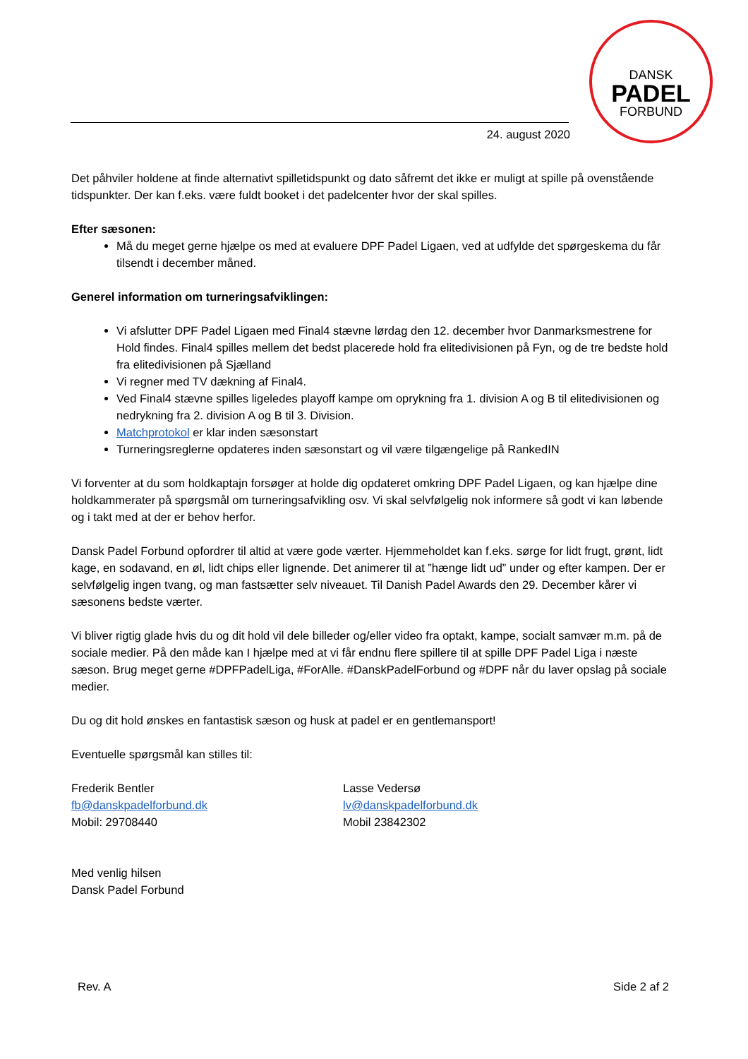DANSK
PADEL
FORBUND
24. august 2020
Det påhviler holdene at finde alternativt spilletidspunkt og dato såfremt det ikke er muligt at spille på ovenstående tidspunkter. Der kan f.eks. være fuldt booket i det padelcenter hvor der skal spilles.
Efter sæsonen:
Må du meget gerne hjælpe os med at evaluere DPF Padel Ligaen, ved at udfylde det spørgeskema du får tilsendt i december måned.
Generel information om turneringsafviklingen:
Vi afslutter DPF Padel Ligaen med Final4 stævne lørdag den 12. december hvor Danmarksmestrene for Hold findes. Final4 spilles mellem det bedst placerede hold fra elitedivisionen på Fyn, og de tre bedste hold fra elitedivisionen på Sjælland
Vi regner med TV dækning af Final4.
Ved Final4 stævne spilles ligeledes playoff kampe om oprykning fra 1. division A og B til elitedivisionen og nedrykning fra 2. division A og B til 3. Division.
Matchprotokol er klar inden sæsonstart
Turneringsreglerne opdateres inden sæsonstart og vil være tilgængelige på RankedIN
Vi forventer at du som holdkaptajn forsøger at holde dig opdateret omkring DPF Padel Ligaen, og kan hjælpe dine holdkammerater på spørgsmål om turneringsafvikling osv. Vi skal selvfølgelig nok informere så godt vi kan løbende og i takt med at der er behov herfor.
Dansk Padel Forbund opfordrer til altid at være gode værter. Hjemmeholdet kan f.eks. sørge for lidt frugt, grønt, lidt kage, en sodavand, en øl, lidt chips eller lignende. Det animerer til at ”hænge lidt ud” under og efter kampen. Der er selvfølgelig ingen tvang, og man fastsætter selv niveauet. Til Danish Padel Awards den 29. December kårer vi sæsonens bedste værter.
Vi bliver rigtig glade hvis du og dit hold vil dele billeder og/eller video fra optakt, kampe, socialt samvær m.m. på de sociale medier. På den måde kan I hjælpe med at vi får endnu flere spillere til at spille DPF Padel Liga i næste sæson. Brug meget gerne #DPFPadelLiga, #ForAlle. #DanskPadelForbund og #DPF når du laver opslag på sociale medier.
Du og dit hold ønskes en fantastisk sæson og husk at padel er en gentlemansport!
Eventuelle spørgsmål kan stilles til:
Frederik Bentler
fb@danskpadelforbund.dk
Mobil: 29708440
Lasse Vedersø
lv@danskpadelforbund.dk
Mobil 23842302
Med venlig hilsen
Dansk Padel Forbund
Rev. A Side 2 af 2